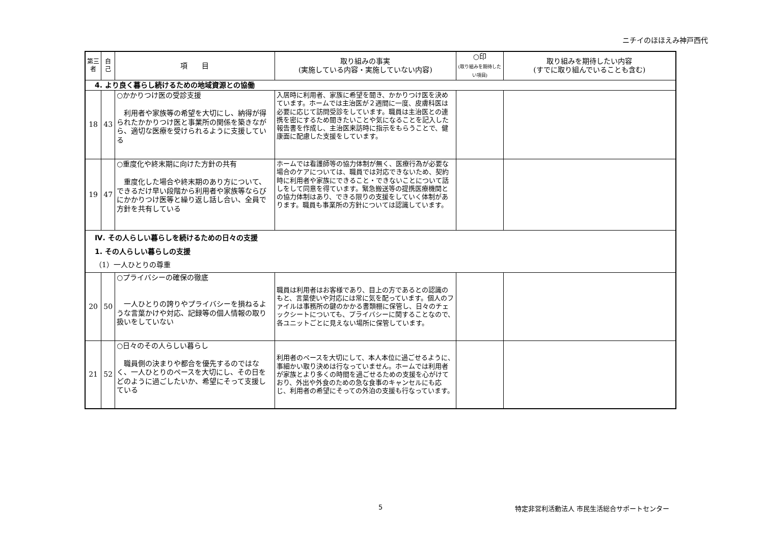ニチイのほほえみ神戸西代
| 第三者 | 自己 | 項 目 | 取り組みの事実 (実施している内容・実施していない内容) | ○印 (取り組みを期待したい項目) | 取り組みを期待したい内容 (すでに取り組んでいることも含む) |
| --- | --- | --- | --- | --- | --- |
| 4. より良く暮らし続けるための地域資源との協働 | | | | | |
| 18 | 43 | ○かかりつけ医の受診支援 利用者や家族等の希望を大切にし、納得が得られたかかりつけ医と事業所の関係を築きながら、適切な医療を受けられるように支援している | 入居時に利用者、家族に希望を聞き、かかりつけ医を決めています。ホームでは主治医が２週間に一度、皮膚科医は必要に応じて訪問受診をしています。職員は主治医との連携を密にするため聞きたいことや気になることを記入した報告書を作成し、主治医来訪時に指示をもらうことで、健康面に配慮した支援をしています。 | | |
| 19 | 47 | ○重度化や終末期に向けた方針の共有 重度化した場合や終末期のあり方について、できるだけ早い段階から利用者や家族等ならびにかかりつけ医等と繰り返し話し合い、全員で方針を共有している | ホームでは看護師等の協力体制が無く、医療行為が必要な場合のケアについては、職員では対応できないため、契約時に利用者や家族にできること・できないことについて話しをして同意を得ています。緊急搬送等の提携医療機関との協力体制はあり、できる限りの支援をしていく体制があります。職員も事業所の方針については認識しています。 | | |
| Ⅳ. その人らしい暮らしを続けるための日々の支援 1. その人らしい暮らしの支援 （1）一人ひとりの尊重 | | | | | |
| 20 | 50 | ○プライバシーの確保の徹底 一人ひとりの誇りやプライバシーを損ねるような言葉かけや対応、記録等の個人情報の取り扱いをしていない | 職員は利用者はお客様であり、目上の方であるとの認識のもと、言葉使いや対応には常に気を配っています。個人のファイルは事務所の鍵のかかる書類棚に保管し、日々のチェックシートについても、プライバシーに関することなので、各ユニットごとに見えない場所に保管しています。 | | |
| 21 | 52 | ○日々のその人らしい暮らし 職員側の決まりや都合を優先するのではなく、一人ひとりのペースを大切にし、その日をどのように過ごしたいか、希望にそって支援している | 利用者のペースを大切にして、本人本位に過ごせるように、事細かい取り決めは行なっていません。ホームでは利用者が家族とより多くの時間を過ごせるための支援を心がけており、外出や外食のための急な食事のキャンセルにも応じ、利用者の希望にそっての外泊の支援も行なっています。 | | |
5 特定非営利活動法人 市民生活総合サポートセンター